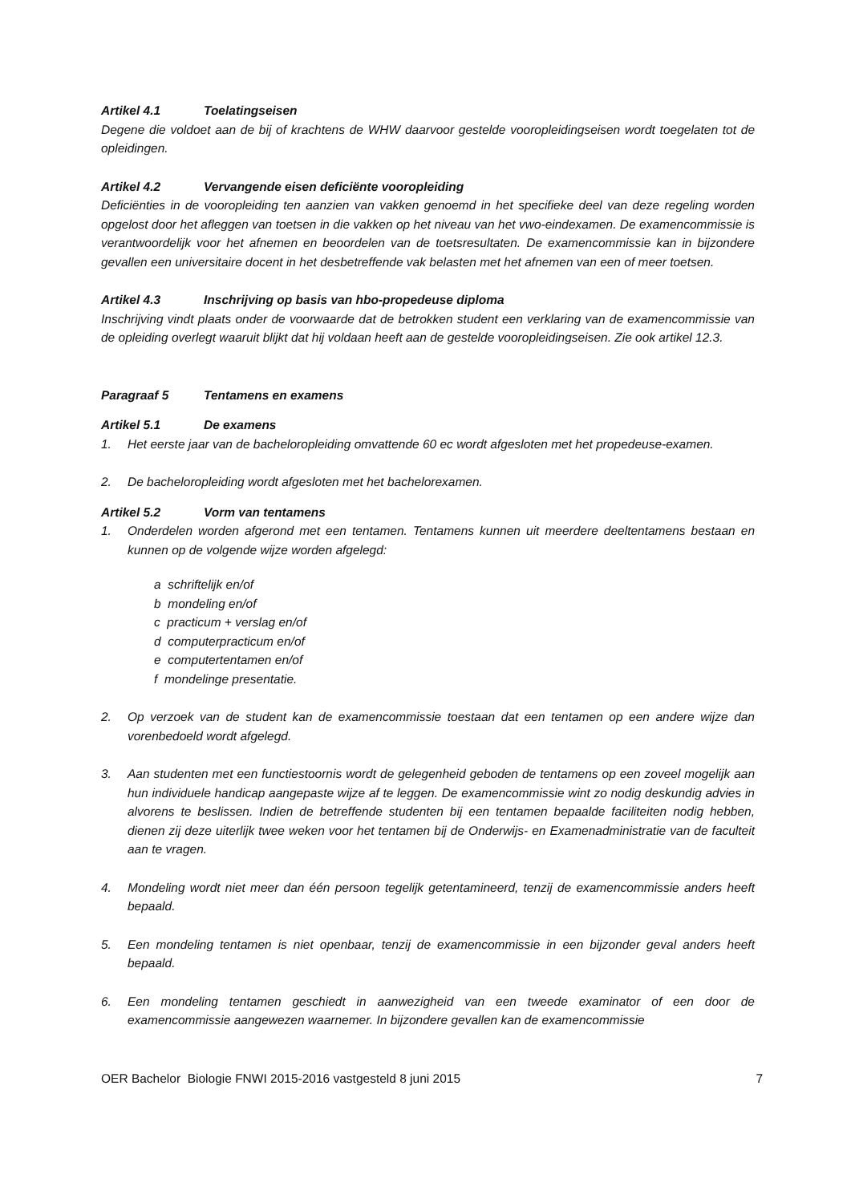Artikel 4.1 Toelatingseisen
Degene die voldoet aan de bij of krachtens de WHW daarvoor gestelde vooropleidingseisen wordt toegelaten tot de opleidingen.
Artikel 4.2 Vervangende eisen deficiënte vooropleiding
Deficiënties in de vooropleiding ten aanzien van vakken genoemd in het specifieke deel van deze regeling worden opgelost door het afleggen van toetsen in die vakken op het niveau van het vwo-eindexamen. De examencommissie is verantwoordelijk voor het afnemen en beoordelen van de toetsresultaten. De examencommissie kan in bijzondere gevallen een universitaire docent in het desbetreffende vak belasten met het afnemen van een of meer toetsen.
Artikel 4.3 Inschrijving op basis van hbo-propedeuse diploma
Inschrijving vindt plaats onder de voorwaarde dat de betrokken student een verklaring van de examencommissie van de opleiding overlegt waaruit blijkt dat hij voldaan heeft aan de gestelde vooropleidingseisen. Zie ook artikel 12.3.
Paragraaf 5 Tentamens en examens
Artikel 5.1 De examens
1. Het eerste jaar van de bacheloropleiding omvattende 60 ec wordt afgesloten met het propedeuse-examen.
2. De bacheloropleiding wordt afgesloten met het bachelorexamen.
Artikel 5.2 Vorm van tentamens
1. Onderdelen worden afgerond met een tentamen. Tentamens kunnen uit meerdere deeltentamens bestaan en kunnen op de volgende wijze worden afgelegd:
a schriftelijk en/of
b mondeling en/of
c practicum + verslag en/of
d computerpracticum en/of
e computertentamen en/of
f mondelinge presentatie.
2. Op verzoek van de student kan de examencommissie toestaan dat een tentamen op een andere wijze dan vorenbedoeld wordt afgelegd.
3. Aan studenten met een functiestoornis wordt de gelegenheid geboden de tentamens op een zoveel mogelijk aan hun individuele handicap aangepaste wijze af te leggen. De examencommissie wint zo nodig deskundig advies in alvorens te beslissen. Indien de betreffende studenten bij een tentamen bepaalde faciliteiten nodig hebben, dienen zij deze uiterlijk twee weken voor het tentamen bij de Onderwijs- en Examenadministratie van de faculteit aan te vragen.
4. Mondeling wordt niet meer dan één persoon tegelijk getentamineerd, tenzij de examencommissie anders heeft bepaald.
5. Een mondeling tentamen is niet openbaar, tenzij de examencommissie in een bijzonder geval anders heeft bepaald.
6. Een mondeling tentamen geschiedt in aanwezigheid van een tweede examinator of een door de examencommissie aangewezen waarnemer. In bijzondere gevallen kan de examencommissie
OER Bachelor Biologie FNWI 2015-2016 vastgesteld 8 juni 2015 7